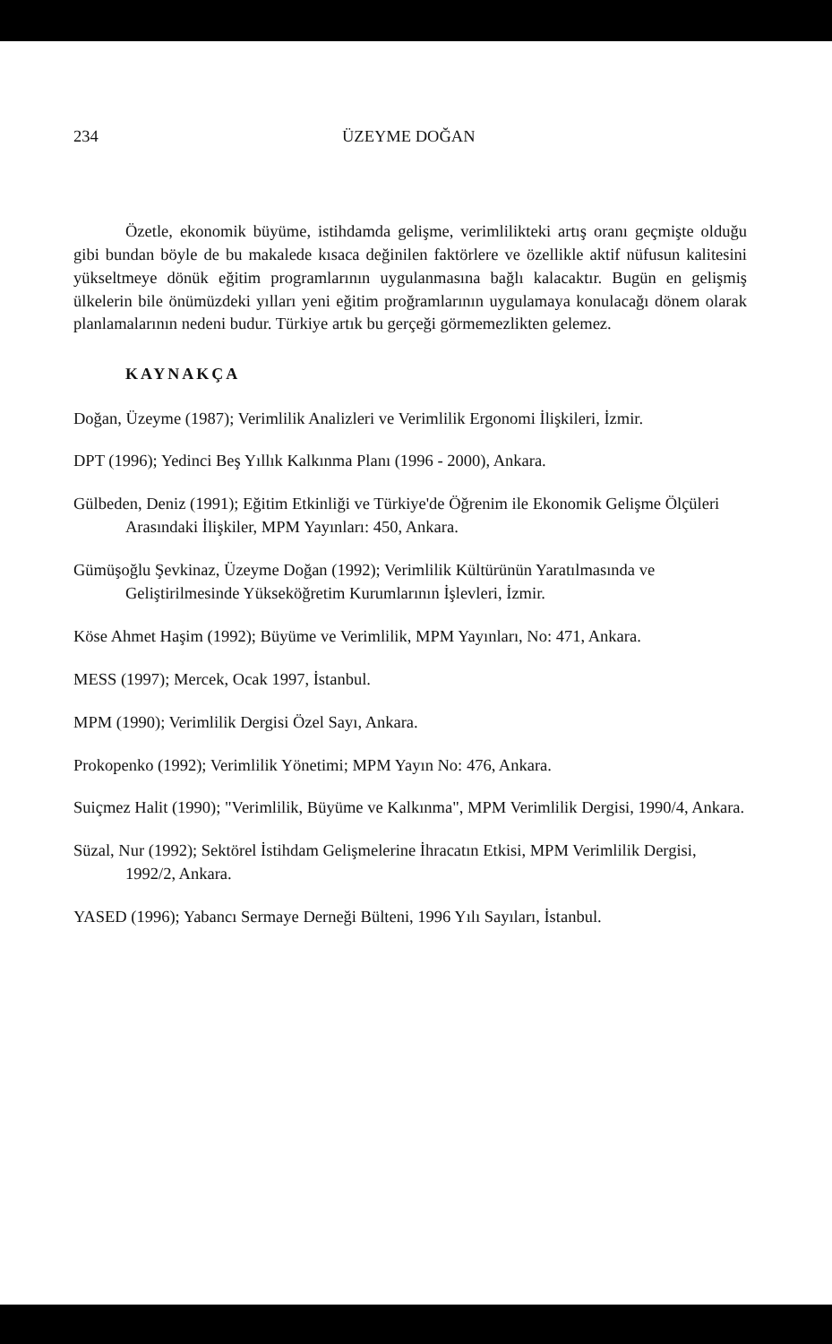234 ÜZEYME DOĞAN
Özetle, ekonomik büyüme, istihdamda gelişme, verimlilikteki artış oranı geçmişte olduğu gibi bundan böyle de bu makalede kısaca değinilen faktörlere ve özellikle aktif nüfusun kalitesini yükseltmeye dönük eğitim programlarının uygulanmasına bağlı kalacaktır. Bugün en gelişmiş ülkelerin bile önümüzdeki yılları yeni eğitim proğramlarının uygulamaya konulacağı dönem olarak planlamalarının nedeni budur. Türkiye artık bu gerçeği görmemezlikten gelemez.
KAYNAKÇA
Doğan, Üzeyme (1987); Verimlilik Analizleri ve Verimlilik Ergonomi İlişkileri, İzmir.
DPT (1996); Yedinci Beş Yıllık Kalkınma Planı (1996 - 2000), Ankara.
Gülbeden, Deniz (1991); Eğitim Etkinliği ve Türkiye'de Öğrenim ile Ekonomik Gelişme Ölçüleri Arasındaki İlişkiler, MPM Yayınları: 450, Ankara.
Gümüşoğlu Şevkinaz, Üzeyme Doğan (1992); Verimlilik Kültürünün Yaratılmasında ve Geliştirilmesinde Yükseköğretim Kurumlarının İşlevleri, İzmir.
Köse Ahmet Haşim (1992); Büyüme ve Verimlilik, MPM Yayınları, No: 471, Ankara.
MESS (1997); Mercek, Ocak 1997, İstanbul.
MPM (1990); Verimlilik Dergisi Özel Sayı, Ankara.
Prokopenko (1992); Verimlilik Yönetimi; MPM Yayın No: 476, Ankara.
Suiçmez Halit (1990); "Verimlilik, Büyüme ve Kalkınma", MPM Verimlilik Dergisi, 1990/4, Ankara.
Süzal, Nur (1992); Sektörel İstihdam Gelişmelerine İhracatın Etkisi, MPM Verimlilik Dergisi, 1992/2, Ankara.
YASED (1996); Yabancı Sermaye Derneği Bülteni, 1996 Yılı Sayıları, İstanbul.